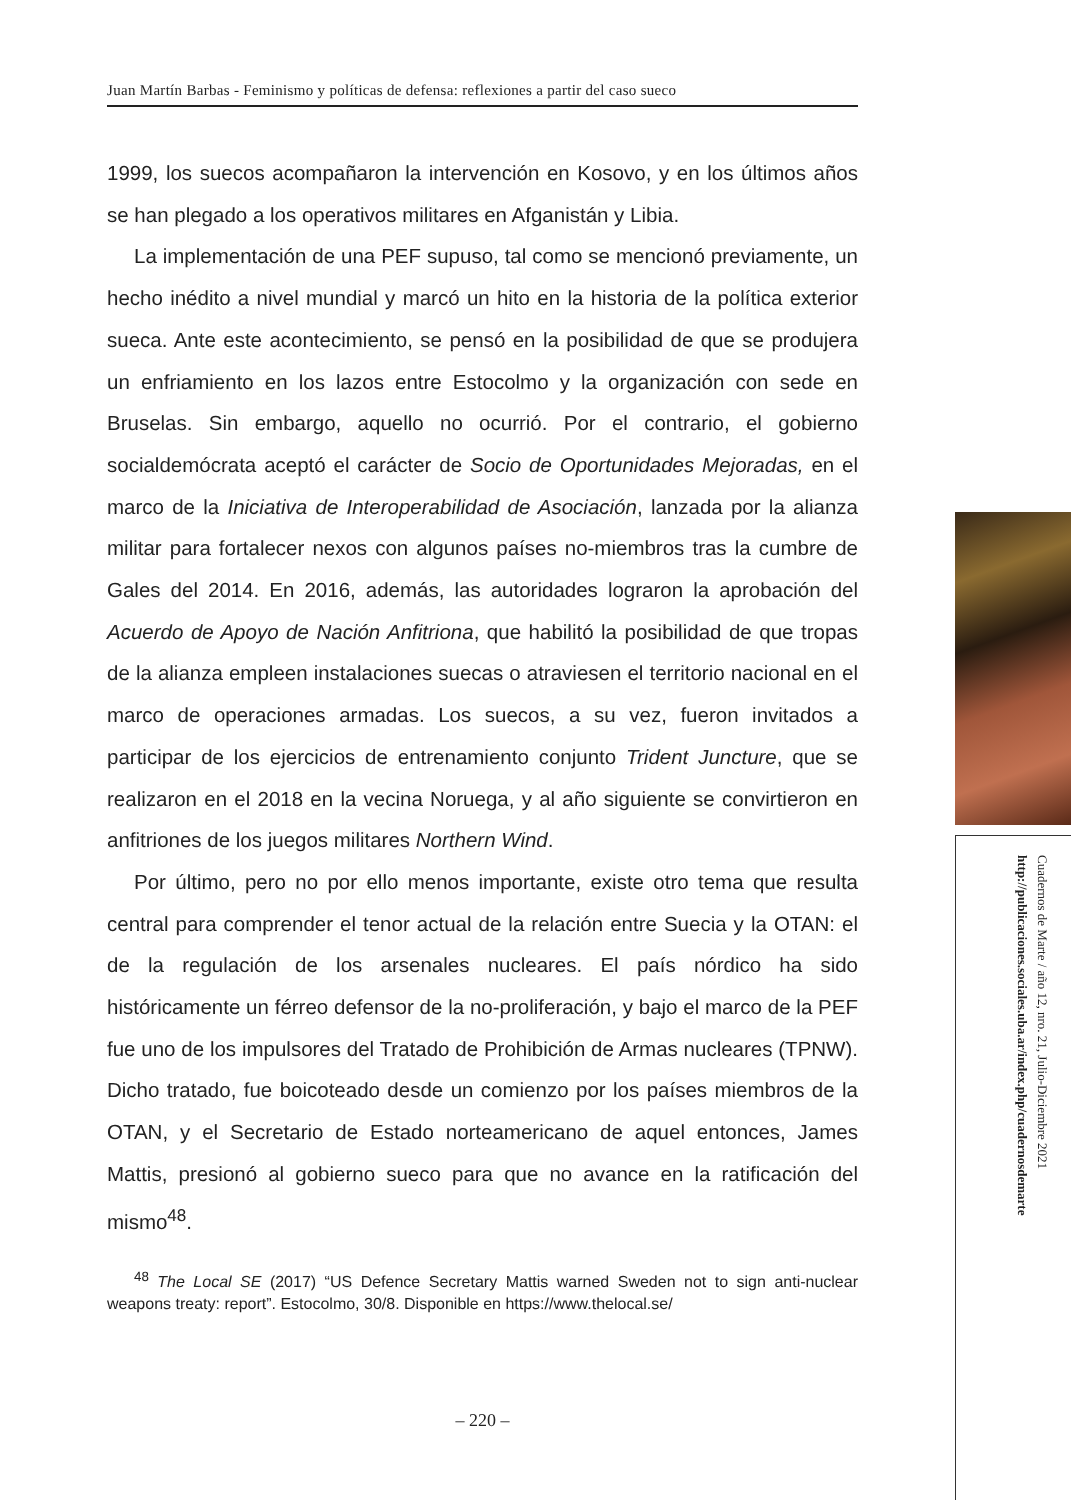Juan Martín Barbas - Feminismo y políticas de defensa: reflexiones a partir del caso sueco
1999, los suecos acompañaron la intervención en Kosovo, y en los últimos años se han plegado a los operativos militares en Afganistán y Libia.
La implementación de una PEF supuso, tal como se mencionó previamente, un hecho inédito a nivel mundial y marcó un hito en la historia de la política exterior sueca. Ante este acontecimiento, se pensó en la posibilidad de que se produjera un enfriamiento en los lazos entre Estocolmo y la organización con sede en Bruselas. Sin embargo, aquello no ocurrió. Por el contrario, el gobierno socialdemócrata aceptó el carácter de Socio de Oportunidades Mejoradas, en el marco de la Iniciativa de Interoperabilidad de Asociación, lanzada por la alianza militar para fortalecer nexos con algunos países no-miembros tras la cumbre de Gales del 2014. En 2016, además, las autoridades lograron la aprobación del Acuerdo de Apoyo de Nación Anfitriona, que habilitó la posibilidad de que tropas de la alianza empleen instalaciones suecas o atraviesen el territorio nacional en el marco de operaciones armadas. Los suecos, a su vez, fueron invitados a participar de los ejercicios de entrenamiento conjunto Trident Juncture, que se realizaron en el 2018 en la vecina Noruega, y al año siguiente se convirtieron en anfitriones de los juegos militares Northern Wind.
Por último, pero no por ello menos importante, existe otro tema que resulta central para comprender el tenor actual de la relación entre Suecia y la OTAN: el de la regulación de los arsenales nucleares. El país nórdico ha sido históricamente un férreo defensor de la no-proliferación, y bajo el marco de la PEF fue uno de los impulsores del Tratado de Prohibición de Armas nucleares (TPNW). Dicho tratado, fue boicoteado desde un comienzo por los países miembros de la OTAN, y el Secretario de Estado norteamericano de aquel entonces, James Mattis, presionó al gobierno sueco para que no avance en la ratificación del mismo<sup>48</sup>.
<sup>48</sup> The Local SE (2017) “US Defence Secretary Mattis warned Sweden not to sign anti-nuclear weapons treaty: report”. Estocolmo, 30/8. Disponible en https://www.thelocal.se/
– 220 –
Cuadernos de Marte / año 12, nro. 21, Julio-Diciembre 2021
http://publicaciones.sociales.uba.ar/index.php/cuadernosdemarte